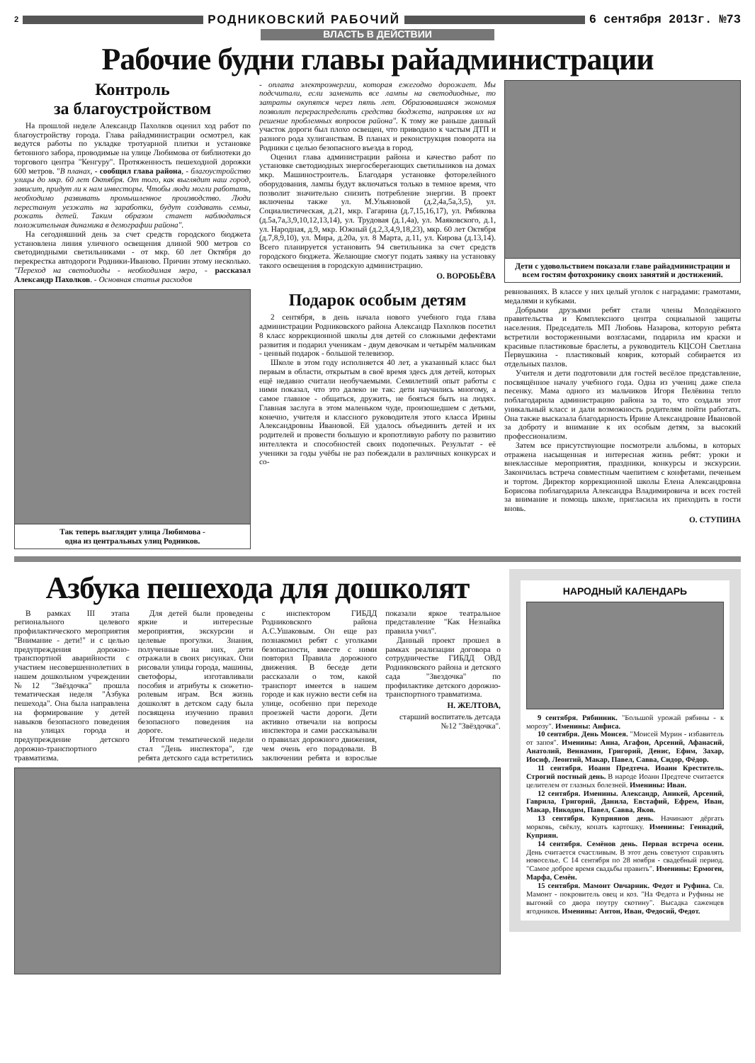2
РОДНИКОВСКИЙ РАБОЧИЙ 6 сентября 2013г. №73
ВЛАСТЬ В ДЕЙСТВИИ
Рабочие будни главы райадминистрации
Контроль
за благоустройством
На прошлой неделе Александр Пахолков оценил ход работ по благоустройству города. Глава райадминистрации осмотрел, как ведутся работы по укладке тротуарной плитки и установке бетонного забора, проводимые на улице Любимова от библиотеки до торгового центра "Кенгуру". Протяженность пешеходной дорожки 600 метров. "В планах, - сообщил глава района, - благоустройство улицы до мкр. 60 лет Октября. От того, как выглядит наш город, зависит, придут ли к нам инвесторы. Чтобы люди могли работать, необходимо развивать промышленное производство. Люди перестанут уезжать на заработки, будут создавать семьи, рожать детей. Таким образом станет наблюдаться положительная динамика в демографии района".
На сегодняшний день за счет средств городского бюджета установлена линия уличного освещения длиной 900 метров со светодиодными светильниками - от мкр. 60 лет Октября до перекрестка автодороги Родники-Иваново. Причин этому несколько. "Переход на светодиоды - необходимая мера, - рассказал Александр Пахолков. - Основная статья расходов
Так теперь выглядит улица Любимова -
одна из центральных улиц Родников.
- оплата электроэнергии, которая ежегодно дорожает. Мы подсчитали, если заменить все лампы на светодиодные, то затраты окупятся через пять лет. Образовавшаяся экономия позволит перераспределить средства бюджета, направляя их на решение проблемных вопросов района". К тому же раньше данный участок дороги был плохо освещен, что приводило к частым ДТП и разного рода хулиганствам. В планах и реконструкция поворота на Родники с целью безопасного въезда в город.
Оценил глава администрации района и качество работ по установке светодиодных энергосберегающих светильников на домах мкр. Машиностроитель. Благодаря установке фоторелейного оборудования, лампы будут включаться только в темное время, что позволит значительно снизить потребление энергии. В проект включены также ул. М.Ульяновой (д.2,4а,5а,3,5), ул. Социалистическая, д.21, мкр. Гагарина (д.7,15,16,17), ул. Рябикова (д.5а,7а,3,9,10,12,13,14), ул. Трудовая (д.1,4а), ул. Маяковского, д.1, ул. Народная, д.9, мкр. Южный (д.2,3,4,9,18,23), мкр. 60 лет Октября (д.7,8,9,10), ул. Мира, д.20а, ул. 8 Марта, д.11, ул. Кирова (д.13,14). Всего планируется установить 94 светильника за счет средств городского бюджета. Желающие смогут подать заявку на установку такого освещения в городскую администрацию.
О. ВОРОБЬЁВА
Подарок особым детям
2 сентября, в день начала нового учебного года глава администрации Родниковского района Александр Пахолков посетил 8 класс коррекционной школы для детей со сложными дефектами развития и подарил ученикам - двум девочкам и четырём мальчикам - ценный подарок - большой телевизор.
Школе в этом году исполняется 40 лет, а указанный класс был первым в области, открытым в своё время здесь для детей, которых ещё недавно считали необучаемыми. Семилетний опыт работы с ними показал, что это далеко не так: дети научились многому, а самое главное - общаться, дружить, не бояться быть на людях. Главная заслуга в этом маленьком чуде, произошедшем с детьми, конечно, учителя и классного руководителя этого класса Ирины Александровны Ивановой. Ей удалось объединить детей и их родителей и провести большую и кропотливую работу по развитию интеллекта и способностей своих подопечных. Результат - её ученики за годы учёбы не раз побеждали в различных конкурсах и со-
Дети с удовольствием показали главе райадминистрации и всем гостям фотохронику своих занятий и достижений.
ревнованиях. В классе у них целый уголок с наградами: грамотами, медалями и кубками.
Добрыми друзьями ребят стали члены Молодёжного правительства и Комплексного центра социальной защиты населения. Председатель МП Любовь Назарова, которую ребята встретили восторженными возгласами, подарила им краски и красивые пластиковые браслеты, а руководитель КЦСОН Светлана Первушкина - пластиковый коврик, который собирается из отдельных пазлов.
Учителя и дети подготовили для гостей весёлое представление, посвящённое началу учебного года. Одна из учениц даже спела песенку. Мама одного из мальчиков Игоря Пелёвина тепло поблагодарила администрацию района за то, что создали этот уникальный класс и дали возможность родителям пойти работать. Она также высказала благодарность Ирине Александровне Ивановой за доброту и внимание к их особым детям, за высокий профессионализм.
Затем все присутствующие посмотрели альбомы, в которых отражена насыщенная и интересная жизнь ребят: уроки и внеклассные мероприятия, праздники, конкурсы и экскурсии. Закончилась встреча совместным чаепитием с конфетами, печеньем и тортом. Директор коррекционной школы Елена Александровна Борисова поблагодарила Александра Владимировича и всех гостей за внимание и помощь школе, пригласила их приходить в гости вновь.
О. СТУПИНА
Азбука пешехода для дошколят
В рамках III этапа регионального целевого профилактического мероприятия "Внимание - дети!" и с целью предупреждения дорожно-транспортной аварийности с участием несовершеннолетних в нашем дошкольном учреждении №12 "Звёздочка" прошла тематическая неделя "Азбука пешехода". Она была направлена на формирование у детей навыков безопасного поведения на улицах города и предупреждение детского дорожно-транспортного травматизма.
Для детей были проведены яркие и интересные мероприятия, экскурсии и целевые прогулки. Знания, полученные на них, дети отражали в своих рисунках. Они рисовали улицы города, машины, светофоры, изготавливали пособия и атрибуты к сюжетно-ролевым играм. Вся жизнь дошколят в детском саду была посвящена изучению правил безопасного поведения на дороге.
Итогом тематической недели стал "День инспектора", где ребята детского сада встретились с инспектором ГИБДД Родниковского района А.С.Ушаковым. Он еще раз познакомил ребят с уголками безопасности, вместе с ними повторил Правила дорожного движения. В беседе дети рассказали о том, какой транспорт имеется в нашем городе и как нужно вести себя на улице, особенно при переходе проезжей части дороги. Дети активно отвечали на вопросы инспектора и сами рассказывали о правилах дорожного движения, чем очень его порадовали. В заключении ребята и взрослые показали яркое театральное представление "Как Незнайка правила учил".
Данный проект прошел в рамках реализации договора о сотрудничестве ГИБДД ОВД Родниковского района и детского сада "Звездочка" по профилактике детского дорожно-транспортного травматизма.
Н. ЖЕЛТОВА,
старший воспитатель детсада №12 "Звёздочка".
НАРОДНЫЙ КАЛЕНДАРЬ
9 сентября. Рябинник. "Большой урожай рябины - к морозу". Именины: Анфиса.
10 сентября. День Моисея. "Моисей Мурин - избавитель от запоя". Именины: Анна, Агафон, Арсений, Афанасий, Анатолий, Вениамин, Григорий, Денис, Ефим, Захар, Иосиф, Леонтий, Макар, Павел, Савва, Сидор, Фёдор.
11 сентября. Иоанн Предтеча. Иоанн Креститель. Строгий постный день. В народе Иоанн Предтече считается целителем от глазных болезней. Именины: Иван.
12 сентября. Именины. Александр, Аникей, Арсений, Гаврила, Григорий, Данила, Евстафий, Ефрем, Иван, Макар, Никодим, Павел, Савва, Яков.
13 сентября. Куприянов день. Начинают дёргать морковь, свёклу, копать картошку. Именины: Геннадий, Куприян.
14 сентября. Семёнов день. Первая встреча осени. День считается счастливым. В этот день советуют справлять новоселье. С 14 сентября по 28 ноября - свадебный период. "Самое доброе время свадьбы править". Именины: Ермоген, Марфа, Семён.
15 сентября. Мамонт Овчарник. Федот и Руфина. Св. Мамонт - покровитель овец и коз. "На Федота и Руфины не выгоняй со двора поутру скотину". Высадка саженцев ягодников. Именины: Антон, Иван, Федосий, Федот.